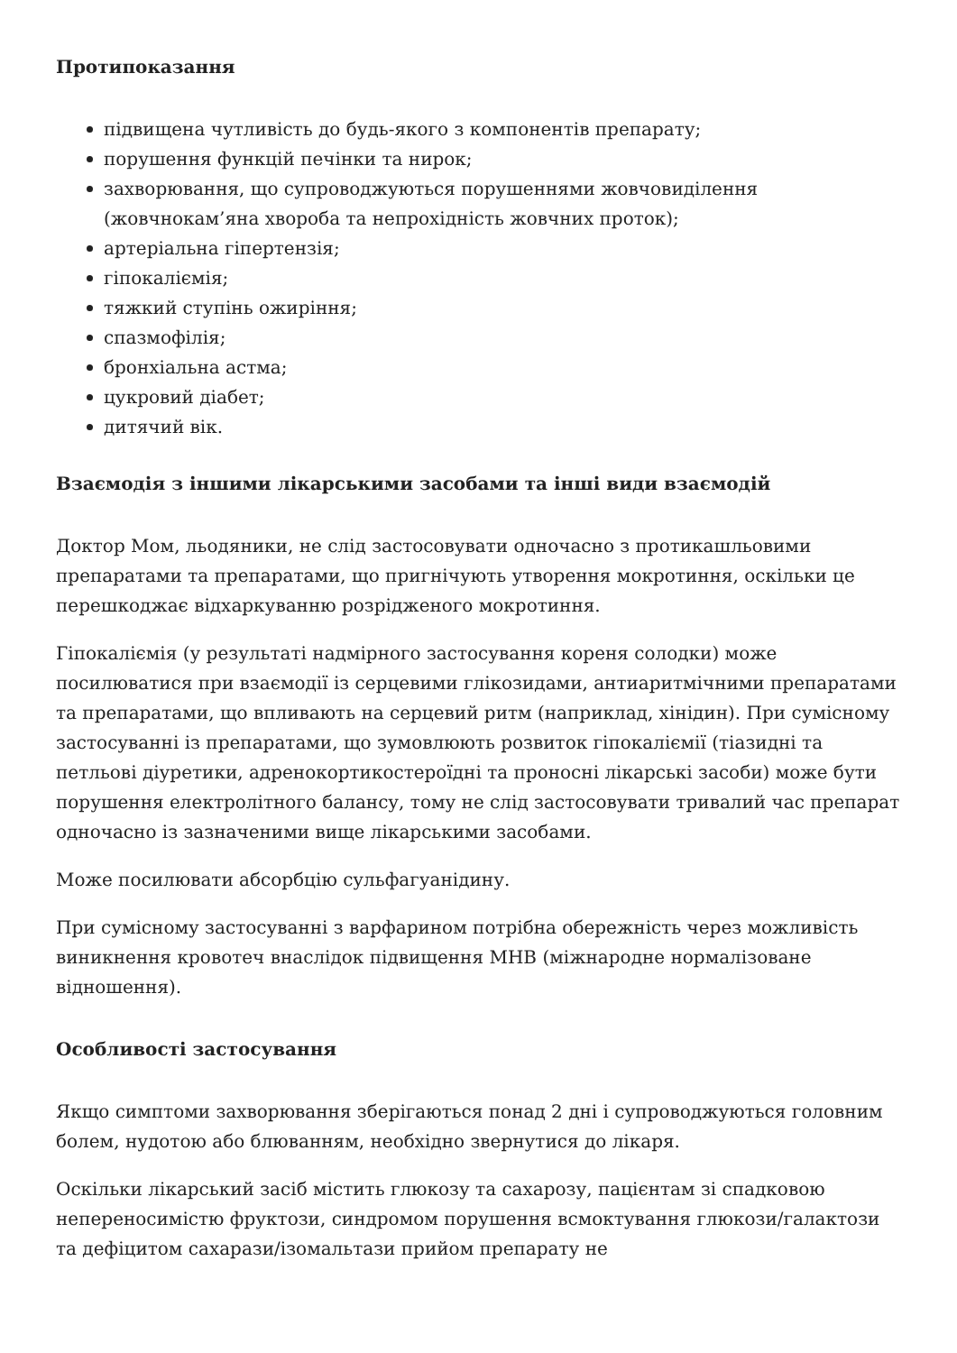Протипоказання
підвищена чутливість до будь-якого з компонентів препарату;
порушення функцій печінки та нирок;
захворювання, що супроводжуються порушеннями жовчовиділення (жовчнокам’яна хвороба та непрохідність жовчних проток);
артеріальна гіпертензія;
гіпокаліємія;
тяжкий ступінь ожиріння;
спазмофілія;
бронхіальна астма;
цукровий діабет;
дитячий вік.
Взаємодія з іншими лікарськими засобами та інші види взаємодій
Доктор Мом, льодяники, не слід застосовувати одночасно з протикашльовими препаратами та препаратами, що пригнічують утворення мокротиння, оскільки це перешкоджає відхаркуванню розрідженого мокротиння.
Гіпокаліємія (у результаті надмірного застосування кореня солодки) може посилюватися при взаємодії із серцевими глікозидами, антиаритмічними препаратами та препаратами, що впливають на серцевий ритм (наприклад, хінідин). При сумісному застосуванні із препаратами, що зумовлюють розвиток гіпокаліємії (тіазидні та петльові діуретики, адренокортикостероїдні та проносні лікарські засоби) може бути порушення електролітного балансу, тому не слід застосовувати тривалий час препарат одночасно із зазначеними вище лікарськими засобами.
Може посилювати абсорбцію сульфагуанідину.
При сумісному застосуванні з варфарином потрібна обережність через можливість виникнення кровотеч внаслідок підвищення МНВ (міжнародне нормалізоване відношення).
Особливості застосування
Якщо симптоми захворювання зберігаються понад 2 дні і супроводжуються головним болем, нудотою або блюванням, необхідно звернутися до лікаря.
Оскільки лікарський засіб містить глюкозу та сахарозу, пацієнтам зі спадковою непереносимістю фруктози, синдромом порушення всмоктування глюкози/галактози та дефіцитом сахарази/ізомальтази прийом препарату не